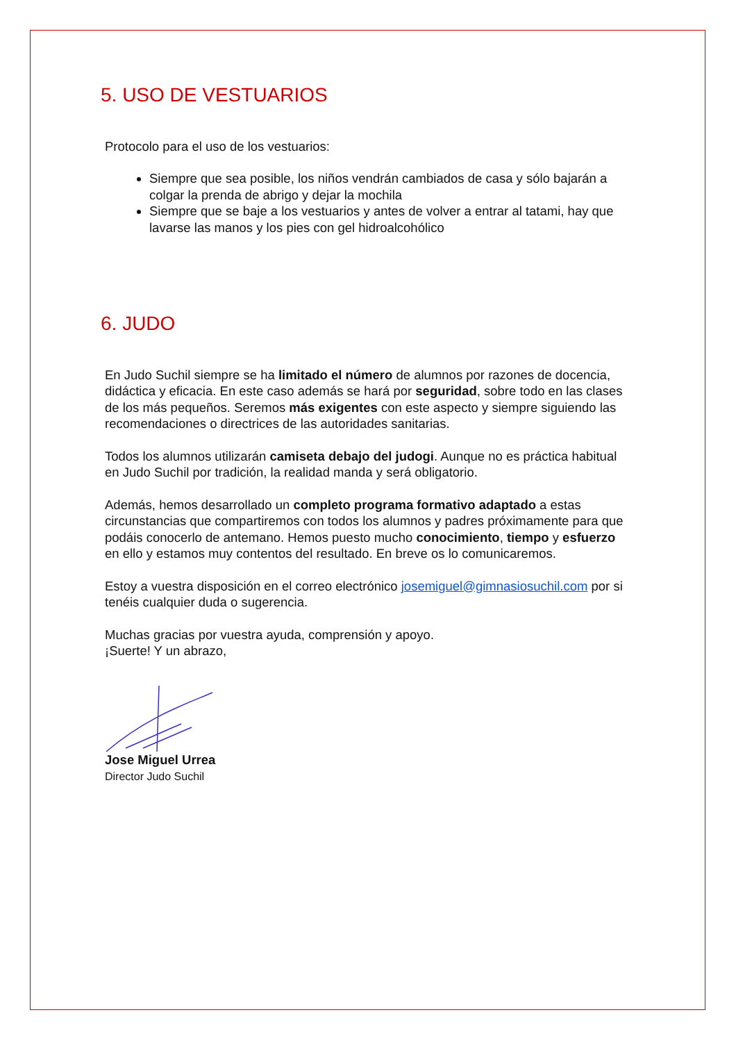5. USO DE VESTUARIOS
Protocolo para el uso de los vestuarios:
Siempre que sea posible, los niños vendrán cambiados de casa y sólo bajarán a colgar la prenda de abrigo y dejar la mochila
Siempre que se baje a los vestuarios y antes de volver a entrar al tatami, hay que lavarse las manos y los pies con gel hidroalcohólico
6. JUDO
En Judo Suchil siempre se ha limitado el número de alumnos por razones de docencia, didáctica y eficacia. En este caso además se hará por seguridad, sobre todo en las clases de los más pequeños. Seremos más exigentes con este aspecto y siempre siguiendo las recomendaciones o directrices de las autoridades sanitarias.
Todos los alumnos utilizarán camiseta debajo del judogi. Aunque no es práctica habitual en Judo Suchil por tradición, la realidad manda y será obligatorio.
Además, hemos desarrollado un completo programa formativo adaptado a estas circunstancias que compartiremos con todos los alumnos y padres próximamente para que podáis conocerlo de antemano. Hemos puesto mucho conocimiento, tiempo y esfuerzo en ello y estamos muy contentos del resultado. En breve os lo comunicaremos.
Estoy a vuestra disposición en el correo electrónico josemiguel@gimnasiosuchil.com por si tenéis cualquier duda o sugerencia.
Muchas gracias por vuestra ayuda, comprensión y apoyo.
¡Suerte! Y un abrazo,
Jose Miguel Urrea
Director Judo Suchil